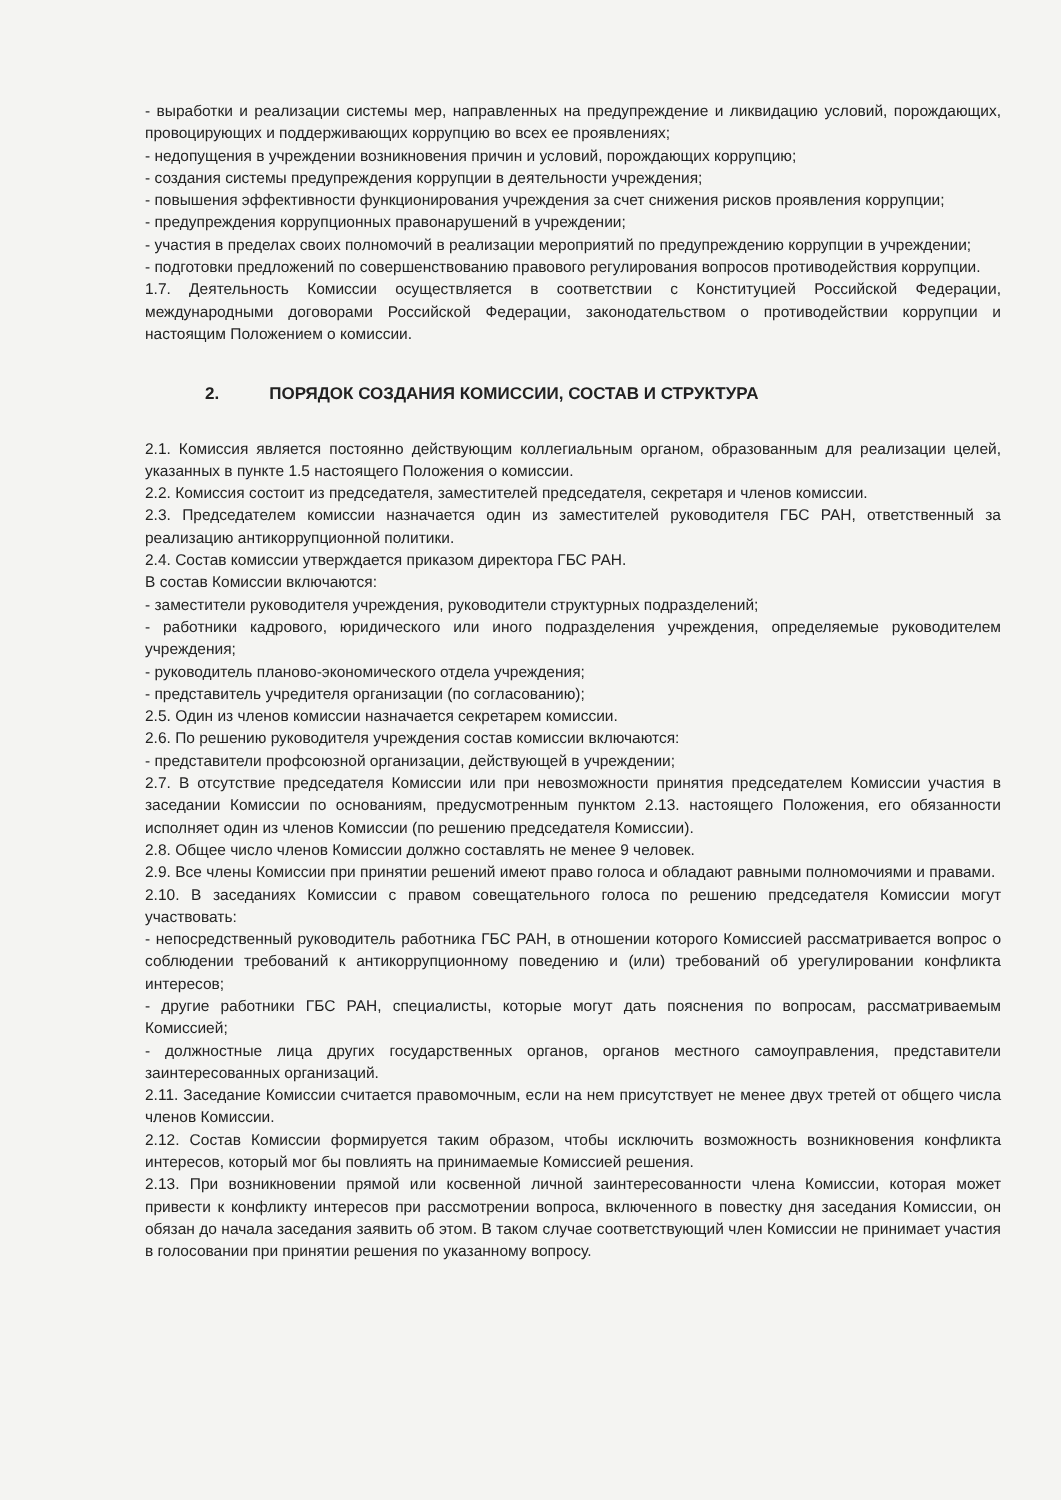- выработки и реализации системы мер, направленных на предупреждение и ликвидацию условий, порождающих, провоцирующих и поддерживающих коррупцию во всех ее проявлениях;
- недопущения в учреждении возникновения причин и условий, порождающих коррупцию;
- создания системы предупреждения коррупции в деятельности учреждения;
- повышения эффективности функционирования учреждения за счет снижения рисков проявления коррупции;
- предупреждения коррупционных правонарушений в учреждении;
- участия в пределах своих полномочий в реализации мероприятий по предупреждению коррупции в учреждении;
- подготовки предложений по совершенствованию правового регулирования вопросов противодействия коррупции.
1.7. Деятельность Комиссии осуществляется в соответствии с Конституцией Российской Федерации, международными договорами Российской Федерации, законодательством о противодействии коррупции и настоящим Положением о комиссии.
2. ПОРЯДОК СОЗДАНИЯ КОМИССИИ, СОСТАВ И СТРУКТУРА
2.1. Комиссия является постоянно действующим коллегиальным органом, образованным для реализации целей, указанных в пункте 1.5 настоящего Положения о комиссии.
2.2. Комиссия состоит из председателя, заместителей председателя, секретаря и членов комиссии.
2.3. Председателем комиссии назначается один из заместителей руководителя ГБС РАН, ответственный за реализацию антикоррупционной политики.
2.4. Состав комиссии утверждается приказом директора ГБС РАН.
В состав Комиссии включаются:
- заместители руководителя учреждения, руководители структурных подразделений;
- работники кадрового, юридического или иного подразделения учреждения, определяемые руководителем учреждения;
- руководитель планово-экономического отдела учреждения;
- представитель учредителя организации (по согласованию);
2.5. Один из членов комиссии назначается секретарем комиссии.
2.6. По решению руководителя учреждения состав комиссии включаются:
- представители профсоюзной организации, действующей в учреждении;
2.7. В отсутствие председателя Комиссии или при невозможности принятия председателем Комиссии участия в заседании Комиссии по основаниям, предусмотренным пунктом 2.13. настоящего Положения, его обязанности исполняет один из членов Комиссии (по решению председателя Комиссии).
2.8. Общее число членов Комиссии должно составлять не менее 9 человек.
2.9. Все члены Комиссии при принятии решений имеют право голоса и обладают равными полномочиями и правами.
2.10. В заседаниях Комиссии с правом совещательного голоса по решению председателя Комиссии могут участвовать:
- непосредственный руководитель работника ГБС РАН, в отношении которого Комиссией рассматривается вопрос о соблюдении требований к антикоррупционному поведению и (или) требований об урегулировании конфликта интересов;
- другие работники ГБС РАН, специалисты, которые могут дать пояснения по вопросам, рассматриваемым Комиссией;
- должностные лица других государственных органов, органов местного самоуправления, представители заинтересованных организаций.
2.11. Заседание Комиссии считается правомочным, если на нем присутствует не менее двух третей от общего числа членов Комиссии.
2.12. Состав Комиссии формируется таким образом, чтобы исключить возможность возникновения конфликта интересов, который мог бы повлиять на принимаемые Комиссией решения.
2.13. При возникновении прямой или косвенной личной заинтересованности члена Комиссии, которая может привести к конфликту интересов при рассмотрении вопроса, включенного в повестку дня заседания Комиссии, он обязан до начала заседания заявить об этом. В таком случае соответствующий член Комиссии не принимает участия в голосовании при принятии решения по указанному вопросу.